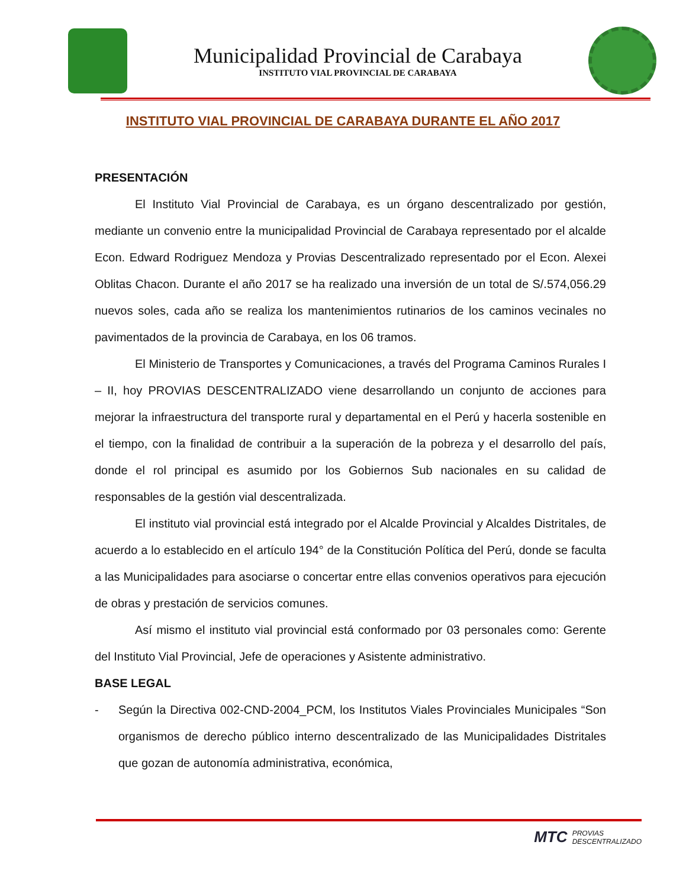Municipalidad Provincial de Carabaya
INSTITUTO VIAL PROVINCIAL DE CARABAYA
INSTITUTO VIAL PROVINCIAL DE CARABAYA DURANTE EL AÑO 2017
PRESENTACIÓN
El Instituto Vial Provincial de Carabaya, es un órgano descentralizado por gestión, mediante un convenio entre la municipalidad Provincial de Carabaya representado por el alcalde Econ. Edward Rodriguez Mendoza y Provias Descentralizado representado por el Econ. Alexei Oblitas Chacon. Durante el año 2017 se ha realizado una inversión de un total de S/.574,056.29 nuevos soles, cada año se realiza los mantenimientos rutinarios de los caminos vecinales no pavimentados de la provincia de Carabaya, en los 06 tramos.
El Ministerio de Transportes y Comunicaciones, a través del Programa Caminos Rurales I – II, hoy PROVIAS DESCENTRALIZADO viene desarrollando un conjunto de acciones para mejorar la infraestructura del transporte rural y departamental en el Perú y hacerla sostenible en el tiempo, con la finalidad de contribuir a la superación de la pobreza y el desarrollo del país, donde el rol principal es asumido por los Gobiernos Sub nacionales en su calidad de responsables de la gestión vial descentralizada.
El instituto vial provincial está integrado por el Alcalde Provincial y Alcaldes Distritales, de acuerdo a lo establecido en el artículo 194° de la Constitución Política del Perú, donde se faculta a las Municipalidades para asociarse o concertar entre ellas convenios operativos para ejecución de obras y prestación de servicios comunes.
Así mismo el instituto vial provincial está conformado por 03 personales como: Gerente del Instituto Vial Provincial, Jefe de operaciones y Asistente administrativo.
BASE LEGAL
- Según la Directiva 002-CND-2004_PCM, los Institutos Viales Provinciales Municipales “Son organismos de derecho público interno descentralizado de las Municipalidades Distritales que gozan de autonomía administrativa, económica,
MTC
PROVIAS
DESCENTRALIZADO